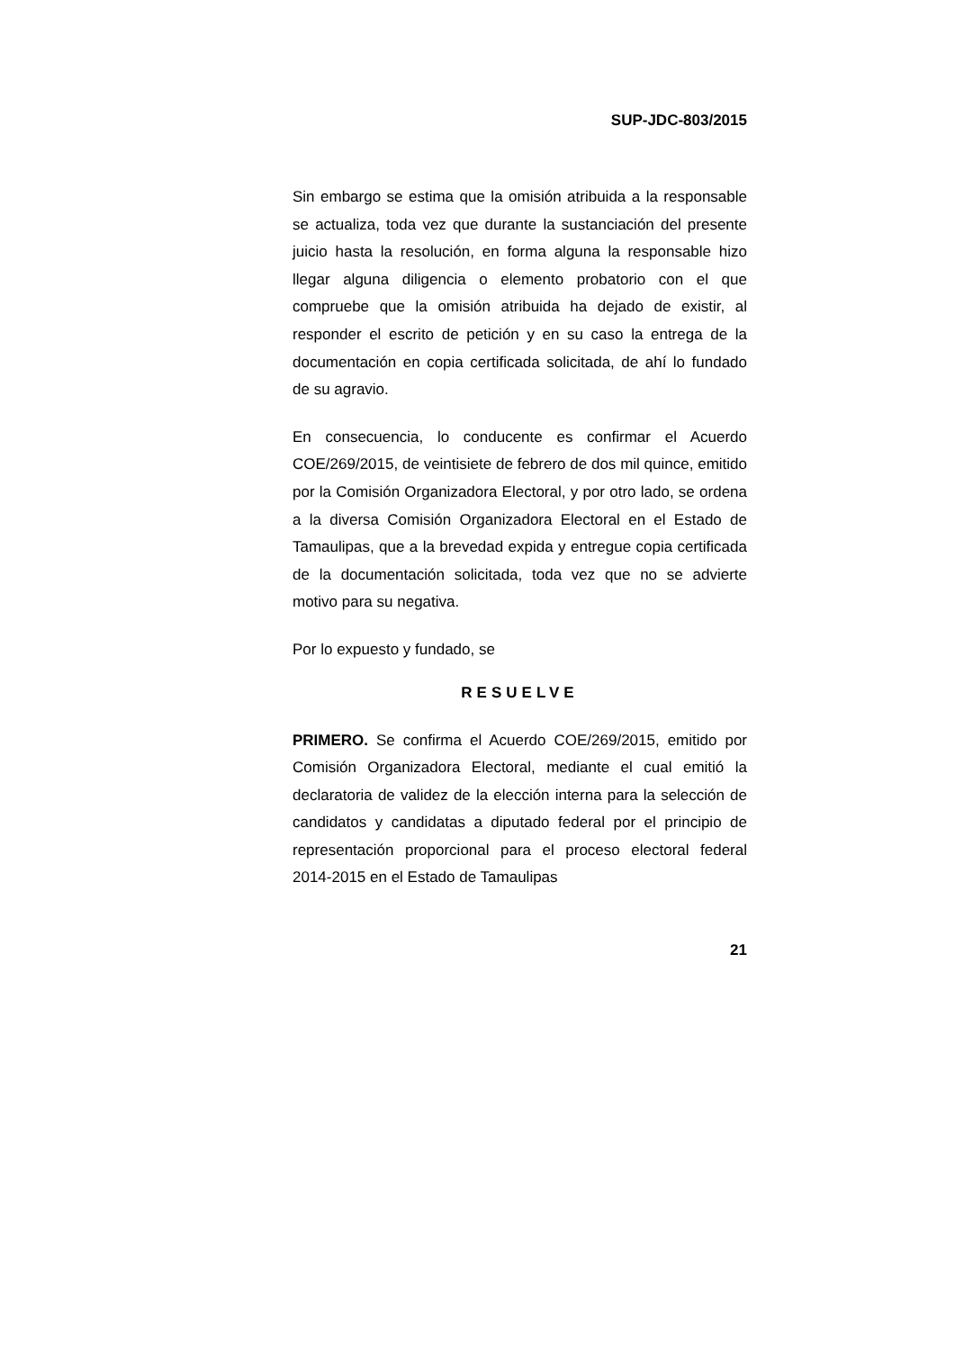SUP-JDC-803/2015
Sin embargo se estima que la omisión atribuida a la responsable se actualiza, toda vez que durante la sustanciación del presente juicio hasta la resolución, en forma alguna la responsable hizo llegar alguna diligencia o elemento probatorio con el que compruebe que la omisión atribuida ha dejado de existir, al responder el escrito de petición y en su caso la entrega de la documentación en copia certificada solicitada, de ahí lo fundado de su agravio.
En consecuencia, lo conducente es confirmar el Acuerdo COE/269/2015, de veintisiete de febrero de dos mil quince, emitido por la Comisión Organizadora Electoral, y por otro lado, se ordena a la diversa Comisión Organizadora Electoral en el Estado de Tamaulipas, que a la brevedad expida y entregue copia certificada de la documentación solicitada, toda vez que no se advierte motivo para su negativa.
Por lo expuesto y fundado, se
RESUELVE
PRIMERO. Se confirma el Acuerdo COE/269/2015, emitido por Comisión Organizadora Electoral, mediante el cual emitió la declaratoria de validez de la elección interna para la selección de candidatos y candidatas a diputado federal por el principio de representación proporcional para el proceso electoral federal 2014-2015 en el Estado de Tamaulipas
21